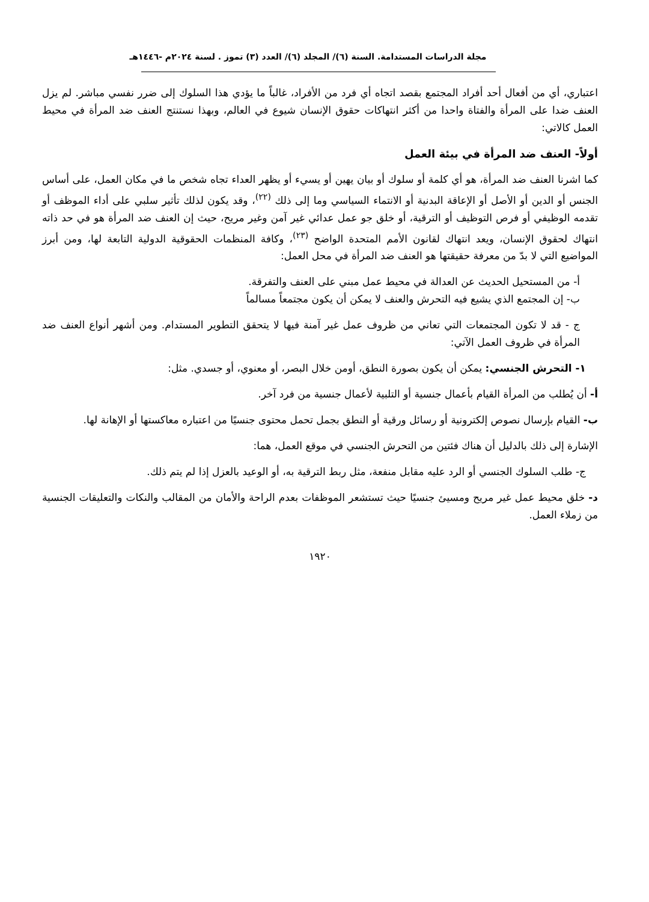مجلة الدراسات المستدامة. السنة (٦)/ المجلد (٦)/ العدد (٣) تموز . لسنة ٢٠٢٤م -١٤٤٦هـ
اعتباري، أي من أفعال أحد أفراد المجتمع بقصد اتجاه أي فرد من الأفراد، غالباً ما يؤدي هذا السلوك إلى ضرر نفسي مباشر. لم يزل العنف ضدا على المرأة والفتاة واحدا من أكثر انتهاكات حقوق الإنسان شيوع في العالم، وبهذا نستنتج العنف ضد المرأة في محيط العمل كالاتي:
أولاً- العنف ضد المرأة في بيئة العمل
كما اشرنا العنف ضد المرأة، هو أي كلمة أو سلوك أو بيان يهين أو يسيء أو يظهر العداء تجاه شخص ما في مكان العمل، على أساس الجنس أو الدين أو الأصل أو الإعاقة البدنية أو الانتماء السياسي وما إلى ذلك <sup>(٢٢)</sup>، وقد يكون لذلك تأثير سلبي على أداء الموظف أو تقدمه الوظيفي أو فرص التوظيف أو الترقية، أو خلق جو عمل عدائي غير آمن وغير مريح، حيث إن العنف ضد المرأة هو في حد ذاته انتهاك لحقوق الإنسان، ويعد انتهاك لقانون الأمم المتحدة الواضح <sup>(٢٣)</sup>، وكافة المنظمات الحقوقية الدولية التابعة لها، ومن أبرز المواضيع التي لا بدّ من معرفة حقيقتها هو العنف ضد المرأة في محل العمل:
أ- من المستحيل الحديث عن العدالة في محيط عمل مبني على العنف والتفرقة.
ب- إن المجتمع الذي يشيع فيه التحرش والعنف لا يمكن أن يكون مجتمعاً مسالماً
ج - قد لا تكون المجتمعات التي تعاني من ظروف عمل غير آمنة فيها لا يتحقق التطوير المستدام. ومن أشهر أنواع العنف ضد المرأة في ظروف العمل الآتي:
١- التحرش الجنسي: يمكن أن يكون بصورة النطق، أومن خلال البصر، أو معنوي، أو جسدي. مثل:
أ- أن يُطلب من المرأة القيام بأعمال جنسية أو التلبية لأعمال جنسية من فرد آخر.
ب- القيام بإرسال نصوص إلكترونية أو رسائل ورقية أو النطق بجمل تحمل محتوى جنسيًا من اعتباره معاكستها أو الإهانة لها.
الإشارة إلى ذلك بالدليل أن هناك فئتين من التحرش الجنسي في موقع العمل، هما:
ج- طلب السلوك الجنسي أو الرد عليه مقابل منفعة، مثل ربط الترقية به، أو الوعيد بالعزل إذا لم يتم ذلك.
د- خلق محيط عمل غير مريح ومسيئ جنسيًا حيث تستشعر الموظفات بعدم الراحة والأمان من المقالب والنكات والتعليقات الجنسية من زملاء العمل.
١٩٢٠